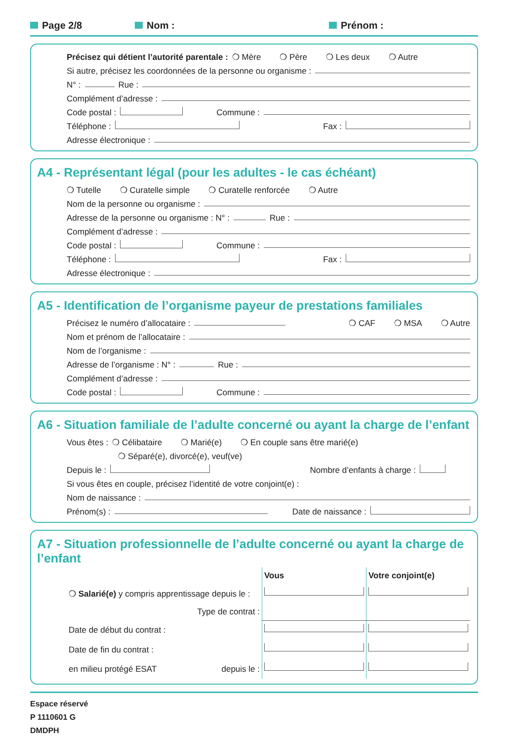Page 2/8 Nom : Prénom :
Précisez qui détient l’autorité parentale : ❍ Mère ❍ Père ❍ Les deux ❍ Autre
Si autre, précisez les coordonnées de la personne ou organisme :
N° : Rue :
Complément d’adresse :
Code postal : Commune :
Téléphone : Fax :
Adresse électronique :
A4 - Représentant légal (pour les adultes - le cas échéant)
❍ Tutelle ❍ Curatelle simple ❍ Curatelle renforcée ❍ Autre
Nom de la personne ou organisme :
Adresse de la personne ou organisme : N° : Rue :
Complément d’adresse :
Code postal : Commune :
Téléphone : Fax :
Adresse électronique :
A5 - Identification de l’organisme payeur de prestations familiales
Précisez le numéro d’allocataire : ❍ CAF ❍ MSA ❍ Autre
Nom et prénom de l’allocataire :
Nom de l’organisme :
Adresse de l’organisme : N° : Rue :
Complément d’adresse :
Code postal : Commune :
A6 - Situation familiale de l’adulte concerné ou ayant la charge de l’enfant
Vous êtes : ❍ Célibataire ❍ Marié(e) ❍ En couple sans être marié(e)
❍ Séparé(e), divorcé(e), veuf(ve)
Depuis le : Nombre d’enfants à charge :
Si vous êtes en couple, précisez l’identité de votre conjoint(e) :
Nom de naissance :
Prénom(s) : Date de naissance :
A7 - Situation professionnelle de l’adulte concerné ou ayant la charge de l’enfant
| | Vous | Votre conjoint(e) |
| ❍ Salarié(e) y compris apprentissage depuis le : | | |
| Type de contrat : | | |
| Date de début du contrat : | | |
| Date de fin du contrat : | | |
| en milieu protégé ESAT depuis le : | | |
Espace réservé
P 1110601 G
DMDPH